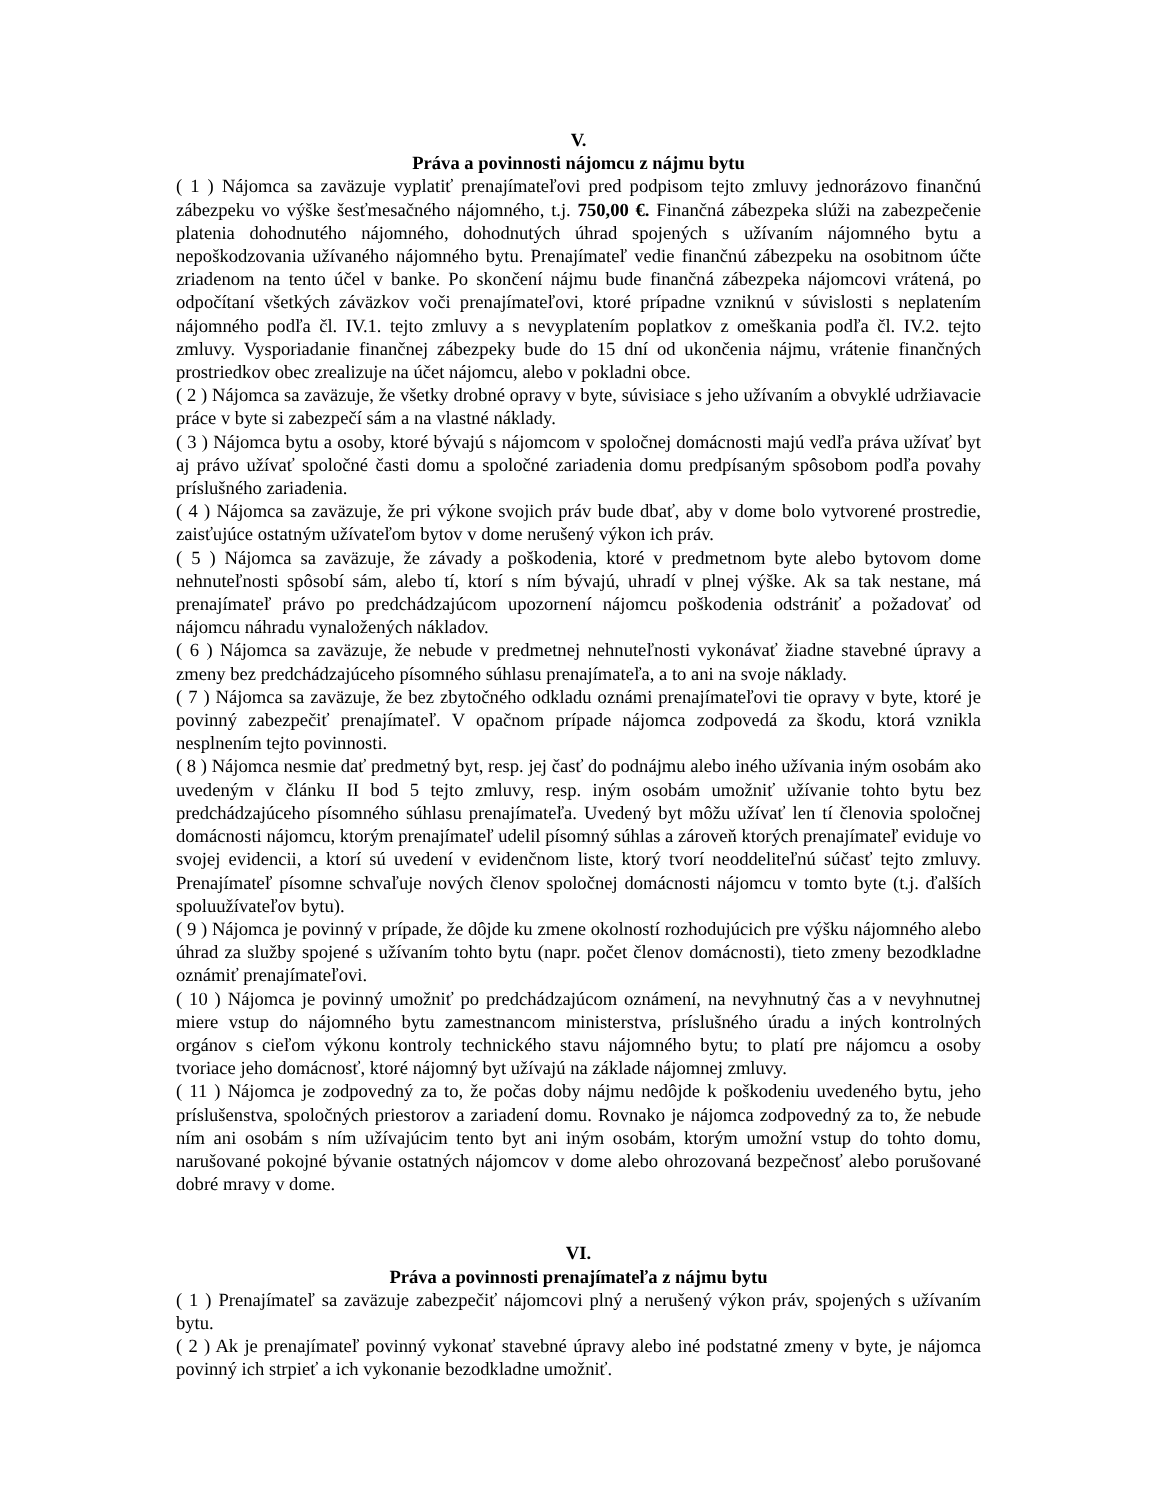V.
Práva a povinnosti nájomcu z nájmu bytu
( 1 ) Nájomca sa zaväzuje vyplatiť prenajímateľovi pred podpisom tejto zmluvy jednorázovo finančnú zábezpeku vo výške šesťmesačného nájomného, t.j. 750,00 €. Finančná zábezpeka slúži na zabezpečenie platenia dohodnutého nájomného, dohodnutých úhrad spojených s užívaním nájomného bytu a nepoškodzovania užívaného nájomného bytu. Prenajímateľ vedie finančnú zábezpeku na osobitnom účte zriadenom na tento účel v banke. Po skončení nájmu bude finančná zábezpeka nájomcovi vrátená, po odpočítaní všetkých záväzkov voči prenajímateľovi, ktoré prípadne vzniknú v súvislosti s neplatením nájomného podľa čl. IV.1. tejto zmluvy a s nevyplatením poplatkov z omeškania podľa čl. IV.2. tejto zmluvy. Vysporiadanie finančnej zábezpeky bude do 15 dní od ukončenia nájmu, vrátenie finančných prostriedkov obec zrealizuje na účet nájomcu, alebo v pokladni obce.
( 2 ) Nájomca sa zaväzuje, že všetky drobné opravy v byte, súvisiace s jeho užívaním a obvyklé udržiavacie práce v byte si zabezpečí sám a na vlastné náklady.
( 3 ) Nájomca bytu a osoby, ktoré bývajú s nájomcom v spoločnej domácnosti majú vedľa práva užívať byt aj právo užívať spoločné časti domu a spoločné zariadenia domu predpísaným spôsobom podľa povahy príslušného zariadenia.
( 4 ) Nájomca sa zaväzuje, že pri výkone svojich práv bude dbať, aby v dome bolo vytvorené prostredie, zaisťujúce ostatným užívateľom bytov v dome nerušený výkon ich práv.
( 5 ) Nájomca sa zaväzuje, že závady a poškodenia, ktoré v predmetnom byte alebo bytovom dome nehnuteľnosti spôsobí sám, alebo tí, ktorí s ním bývajú, uhradí v plnej výške. Ak sa tak nestane, má prenajímateľ právo po predchádzajúcom upozornení nájomcu poškodenia odstrániť a požadovať od nájomcu náhradu vynaložených nákladov.
( 6 ) Nájomca sa zaväzuje, že nebude v predmetnej nehnuteľnosti vykonávať žiadne stavebné úpravy a zmeny bez predchádzajúceho písomného súhlasu prenajímateľa, a to ani na svoje náklady.
( 7 ) Nájomca sa zaväzuje, že bez zbytočného odkladu oznámi prenajímateľovi tie opravy v byte, ktoré je povinný zabezpečiť prenajímateľ. V opačnom prípade nájomca zodpovedá za škodu, ktorá vznikla nesplnením tejto povinnosti.
( 8 ) Nájomca nesmie dať predmetný byt, resp. jej časť do podnájmu alebo iného užívania iným osobám ako uvedeným v článku II bod 5 tejto zmluvy, resp. iným osobám umožniť užívanie tohto bytu bez predchádzajúceho písomného súhlasu prenajímateľa. Uvedený byt môžu užívať len tí členovia spoločnej domácnosti nájomcu, ktorým prenajímateľ udelil písomný súhlas a zároveň ktorých prenajímateľ eviduje vo svojej evidencii, a ktorí sú uvedení v evidenčnom liste, ktorý tvorí neoddeliteľnú súčasť tejto zmluvy. Prenajímateľ písomne schvaľuje nových členov spoločnej domácnosti nájomcu v tomto byte (t.j. ďalších spoluužívateľov bytu).
( 9 ) Nájomca je povinný v prípade, že dôjde ku zmene okolností rozhodujúcich pre výšku nájomného alebo úhrad za služby spojené s užívaním tohto bytu (napr. počet členov domácnosti), tieto zmeny bezodkladne oznámiť prenajímateľovi.
( 10 ) Nájomca je povinný umožniť po predchádzajúcom oznámení, na nevyhnutný čas a v nevyhnutnej miere vstup do nájomného bytu zamestnancom ministerstva, príslušného úradu a iných kontrolných orgánov s cieľom výkonu kontroly technického stavu nájomného bytu; to platí pre nájomcu a osoby tvoriace jeho domácnosť, ktoré nájomný byt užívajú na základe nájomnej zmluvy.
( 11 ) Nájomca je zodpovedný za to, že počas doby nájmu nedôjde k poškodeniu uvedeného bytu, jeho príslušenstva, spoločných priestorov a zariadení domu. Rovnako je nájomca zodpovedný za to, že nebude ním ani osobám s ním užívajúcim tento byt ani iným osobám, ktorým umožní vstup do tohto domu, narušované pokojné bývanie ostatných nájomcov v dome alebo ohrozovaná bezpečnosť alebo porušované dobré mravy v dome.
VI.
Práva a povinnosti prenajímateľa z nájmu bytu
( 1 ) Prenajímateľ sa zaväzuje zabezpečiť nájomcovi plný a nerušený výkon práv, spojených s užívaním bytu.
( 2 ) Ak je prenajímateľ povinný vykonať stavebné úpravy alebo iné podstatné zmeny v byte, je nájomca povinný ich strpieť a ich vykonanie bezodkladne umožniť.